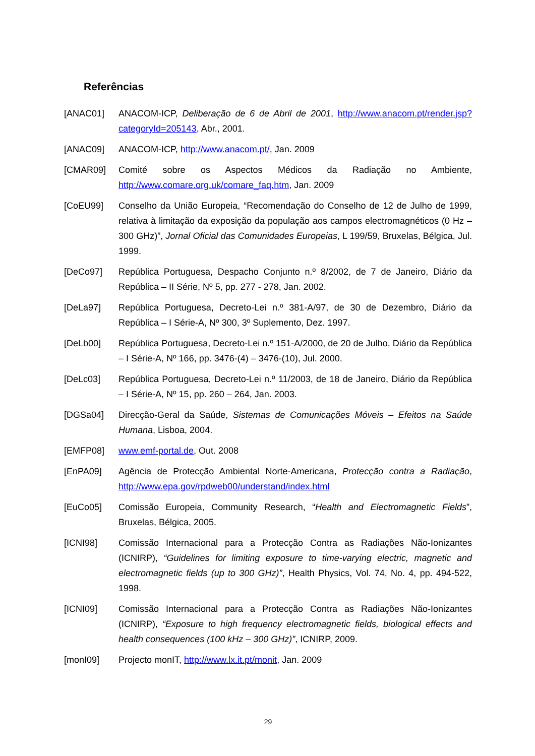Referências
[ANAC01] ANACOM-ICP, Deliberação de 6 de Abril de 2001, http://www.anacom.pt/render.jsp?categoryId=205143, Abr., 2001.
[ANAC09] ANACOM-ICP, http://www.anacom.pt/, Jan. 2009
[CMAR09] Comité sobre os Aspectos Médicos da Radiação no Ambiente, http://www.comare.org.uk/comare_faq.htm, Jan. 2009
[CoEU99] Conselho da União Europeia, “Recomendação do Conselho de 12 de Julho de 1999, relativa à limitação da exposição da população aos campos electromagnéticos (0 Hz – 300 GHz)”, Jornal Oficial das Comunidades Europeias, L 199/59, Bruxelas, Bélgica, Jul. 1999.
[DeCo97] República Portuguesa, Despacho Conjunto n.º 8/2002, de 7 de Janeiro, Diário da República – II Série, Nº 5, pp. 277 - 278, Jan. 2002.
[DeLa97] República Portuguesa, Decreto-Lei n.º 381-A/97, de 30 de Dezembro, Diário da República – I Série-A, Nº 300, 3º Suplemento, Dez. 1997.
[DeLb00] República Portuguesa, Decreto-Lei n.º 151-A/2000, de 20 de Julho, Diário da República – I Série-A, Nº 166, pp. 3476-(4) – 3476-(10), Jul. 2000.
[DeLc03] República Portuguesa, Decreto-Lei n.º 11/2003, de 18 de Janeiro, Diário da República – I Série-A, Nº 15, pp. 260 – 264, Jan. 2003.
[DGSa04] Direcção-Geral da Saúde, Sistemas de Comunicações Móveis – Efeitos na Saúde Humana, Lisboa, 2004.
[EMFP08] www.emf-portal.de, Out. 2008
[EnPA09] Agência de Protecção Ambiental Norte-Americana, Protecção contra a Radiação, http://www.epa.gov/rpdweb00/understand/index.html
[EuCo05] Comissão Europeia, Community Research, “Health and Electromagnetic Fields”, Bruxelas, Bélgica, 2005.
[ICNI98] Comissão Internacional para a Protecção Contra as Radiações Não-Ionizantes (ICNIRP), “Guidelines for limiting exposure to time-varying electric, magnetic and electromagnetic fields (up to 300 GHz)”, Health Physics, Vol. 74, No. 4, pp. 494-522, 1998.
[ICNI09] Comissão Internacional para a Protecção Contra as Radiações Não-Ionizantes (ICNIRP), “Exposure to high frequency electromagnetic fields, biological effects and health consequences (100 kHz – 300 GHz)”, ICNIRP, 2009.
[monI09] Projecto monIT, http://www.lx.it.pt/monit, Jan. 2009
29